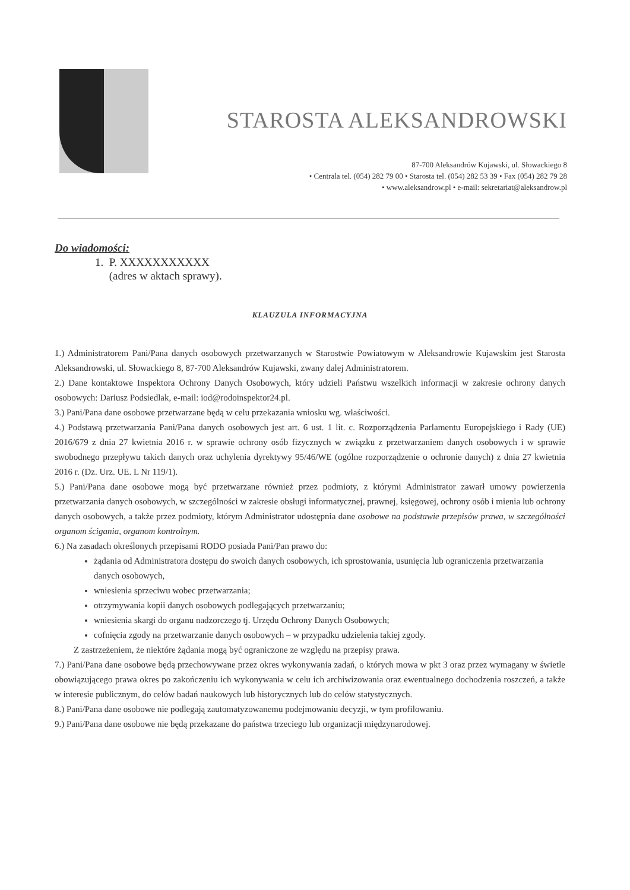STAROSTA ALEKSANDROWSKI
87-700 Aleksandrów Kujawski, ul. Słowackiego 8
• Centrala tel. (054) 282 79 00 • Starosta tel. (054) 282 53 39 • Fax (054) 282 79 28
• www.aleksandrow.pl • e-mail: sekretariat@aleksandrow.pl
Do wiadomości:
1. P. XXXXXXXXXXX
(adres w aktach sprawy).
KLAUZULA INFORMACYJNA
1.) Administratorem Pani/Pana danych osobowych przetwarzanych w Starostwie Powiatowym w Aleksandrowie Kujawskim jest Starosta Aleksandrowski, ul. Słowackiego 8, 87-700 Aleksandrów Kujawski, zwany dalej Administratorem.
2.) Dane kontaktowe Inspektora Ochrony Danych Osobowych, który udzieli Państwu wszelkich informacji w zakresie ochrony danych osobowych: Dariusz Podsiedlak, e-mail: iod@rodoinspektor24.pl.
3.) Pani/Pana dane osobowe przetwarzane będą w celu przekazania wniosku wg. właściwości.
4.) Podstawą przetwarzania Pani/Pana danych osobowych jest art. 6 ust. 1 lit. c. Rozporządzenia Parlamentu Europejskiego i Rady (UE) 2016/679 z dnia 27 kwietnia 2016 r. w sprawie ochrony osób fizycznych w związku z przetwarzaniem danych osobowych i w sprawie swobodnego przepływu takich danych oraz uchylenia dyrektywy 95/46/WE (ogólne rozporządzenie o ochronie danych) z dnia 27 kwietnia 2016 r. (Dz. Urz. UE. L Nr 119/1).
5.) Pani/Pana dane osobowe mogą być przetwarzane również przez podmioty, z którymi Administrator zawarł umowy powierzenia przetwarzania danych osobowych, w szczególności w zakresie obsługi informatycznej, prawnej, księgowej, ochrony osób i mienia lub ochrony danych osobowych, a także przez podmioty, którym Administrator udostępnia dane osobowe na podstawie przepisów prawa, w szczególności organom ścigania, organom kontrolnym.
6.) Na zasadach określonych przepisami RODO posiada Pani/Pan prawo do:
żądania od Administratora dostępu do swoich danych osobowych, ich sprostowania, usunięcia lub ograniczenia przetwarzania danych osobowych,
wniesienia sprzeciwu wobec przetwarzania;
otrzymywania kopii danych osobowych podlegających przetwarzaniu;
wniesienia skargi do organu nadzorczego tj. Urzędu Ochrony Danych Osobowych;
cofnięcia zgody na przetwarzanie danych osobowych – w przypadku udzielenia takiej zgody.
Z zastrzeżeniem, że niektóre żądania mogą być ograniczone ze względu na przepisy prawa.
7.) Pani/Pana dane osobowe będą przechowywane przez okres wykonywania zadań, o których mowa w pkt 3 oraz przez wymagany w świetle obowiązującego prawa okres po zakończeniu ich wykonywania w celu ich archiwizowania oraz ewentualnego dochodzenia roszczeń, a także w interesie publicznym, do celów badań naukowych lub historycznych lub do celów statystycznych.
8.) Pani/Pana dane osobowe nie podlegają zautomatyzowanemu podejmowaniu decyzji, w tym profilowaniu.
9.) Pani/Pana dane osobowe nie będą przekazane do państwa trzeciego lub organizacji międzynarodowej.